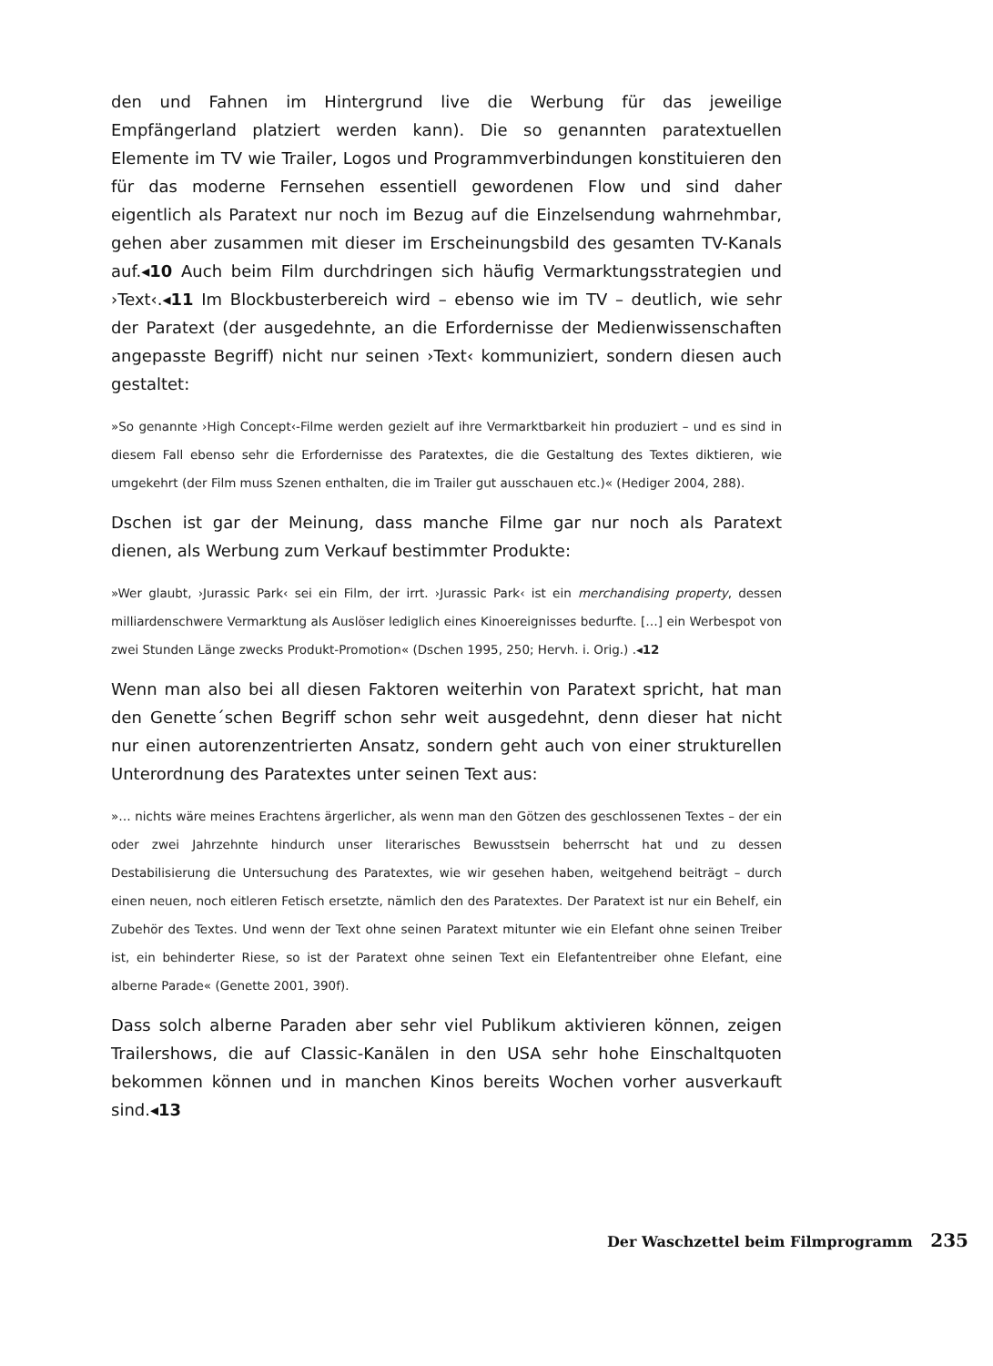den und Fahnen im Hintergrund live die Werbung für das jeweilige Empfängerland platziert werden kann). Die so genannten paratextuellen Elemente im TV wie Trailer, Logos und Programmverbindungen konstituieren den für das moderne Fernsehen essentiell gewordenen Flow und sind daher eigentlich als Paratext nur noch im Bezug auf die Einzelsendung wahrnehmbar, gehen aber zusammen mit dieser im Erscheinungsbild des gesamten TV-Kanals auf.◂10 Auch beim Film durchdringen sich häufig Vermarktungsstrategien und ›Text‹.◂11 Im Blockbusterbereich wird – ebenso wie im TV – deutlich, wie sehr der Paratext (der ausgedehnte, an die Erfordernisse der Medienwissenschaften angepasste Begriff) nicht nur seinen ›Text‹ kommuniziert, sondern diesen auch gestaltet:
»So genannte ›High Concept‹-Filme werden gezielt auf ihre Vermarktbarkeit hin produziert – und es sind in diesem Fall ebenso sehr die Erfordernisse des Paratextes, die die Gestaltung des Textes diktieren, wie umgekehrt (der Film muss Szenen enthalten, die im Trailer gut ausschauen etc.)« (Hediger 2004, 288).
Dschen ist gar der Meinung, dass manche Filme gar nur noch als Paratext dienen, als Werbung zum Verkauf bestimmter Produkte:
»Wer glaubt, ›Jurassic Park‹ sei ein Film, der irrt. ›Jurassic Park‹ ist ein merchandising property, dessen milliardenschwere Vermarktung als Auslöser lediglich eines Kinoereignisses bedurfte. […] ein Werbespot von zwei Stunden Länge zwecks Produkt-Promotion« (Dschen 1995, 250; Hervh. i. Orig.) .◂12
Wenn man also bei all diesen Faktoren weiterhin von Paratext spricht, hat man den Genette´schen Begriff schon sehr weit ausgedehnt, denn dieser hat nicht nur einen autorenzentrierten Ansatz, sondern geht auch von einer strukturellen Unterordnung des Paratextes unter seinen Text aus:
»… nichts wäre meines Erachtens ärgerlicher, als wenn man den Götzen des geschlossenen Textes – der ein oder zwei Jahrzehnte hindurch unser literarisches Bewusstsein beherrscht hat und zu dessen Destabilisierung die Untersuchung des Paratextes, wie wir gesehen haben, weitgehend beiträgt – durch einen neuen, noch eitleren Fetisch ersetzte, nämlich den des Paratextes. Der Paratext ist nur ein Behelf, ein Zubehör des Textes. Und wenn der Text ohne seinen Paratext mitunter wie ein Elefant ohne seinen Treiber ist, ein behinderter Riese, so ist der Paratext ohne seinen Text ein Elefantentreiber ohne Elefant, eine alberne Parade« (Genette 2001, 390f).
Dass solch alberne Paraden aber sehr viel Publikum aktivieren können, zeigen Trailershows, die auf Classic-Kanälen in den USA sehr hohe Einschaltquoten bekommen können und in manchen Kinos bereits Wochen vorher ausverkauft sind.◂13
Der Waschzettel beim Filmprogramm 235